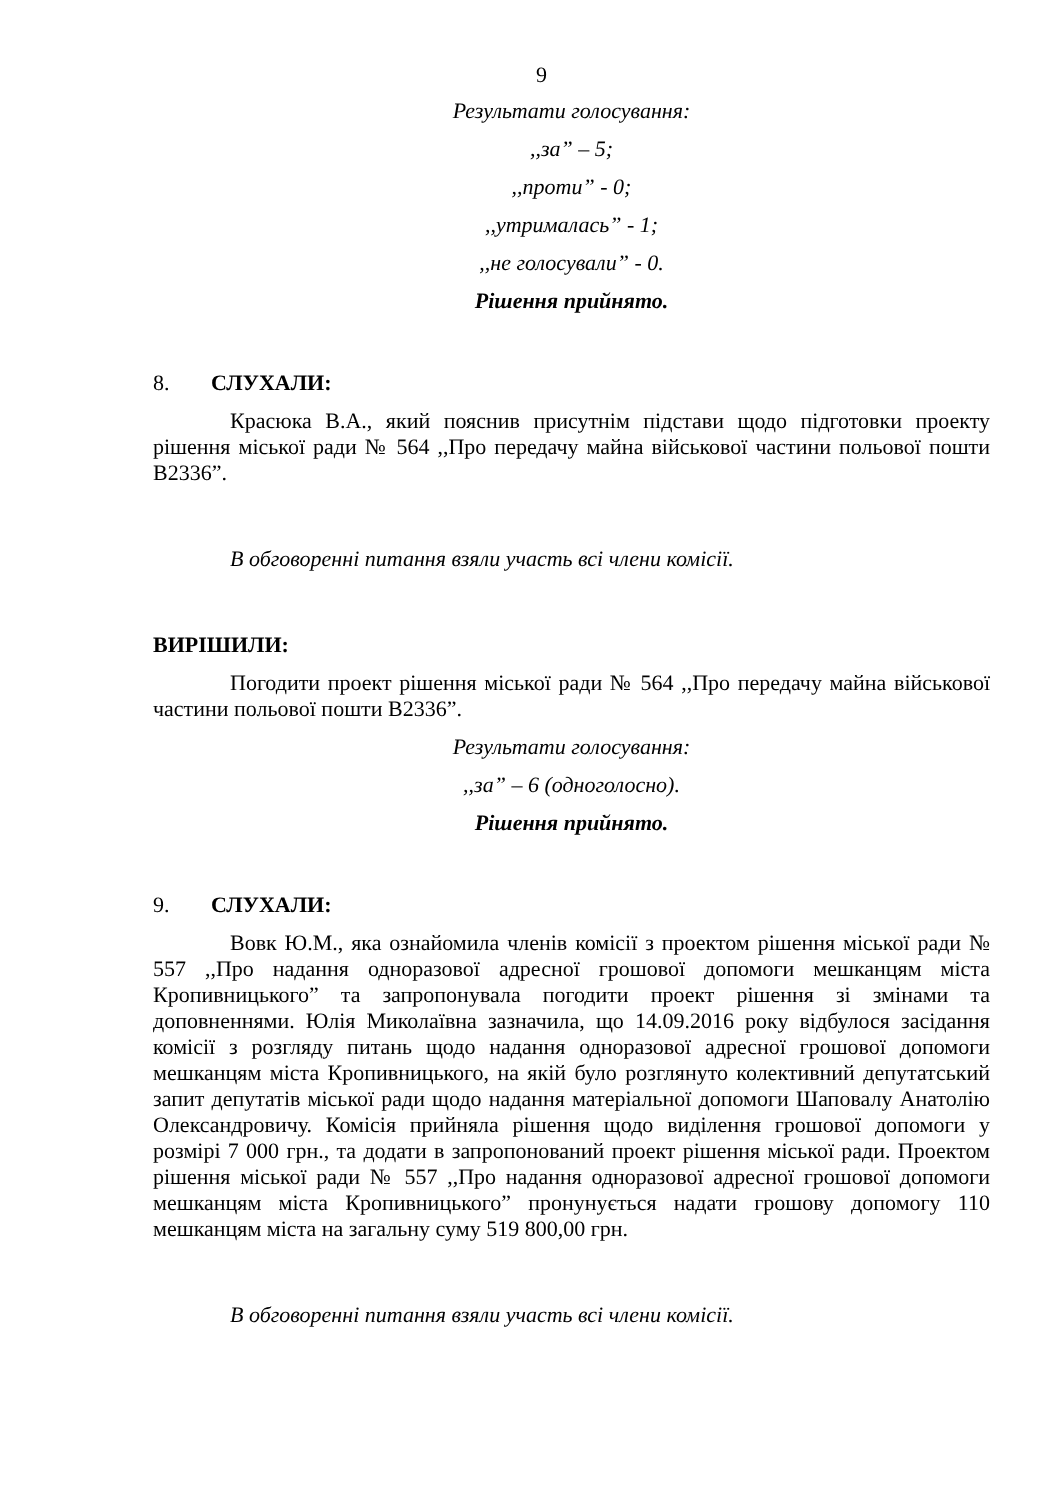9
Результати голосування:
,,за” – 5;
,,проти” - 0;
,,утрималась” - 1;
,,не голосували” - 0.
Рішення прийнято.
8. СЛУХАЛИ:
Красюка В.А., який пояснив присутнім підстави щодо підготовки проекту рішення міської ради № 564 ,,Про передачу майна військової частини польової пошти В2336”.
В обговоренні питання взяли участь всі члени комісії.
ВИРІШИЛИ:
Погодити проект рішення міської ради № 564 ,,Про передачу майна військової частини польової пошти В2336”.
Результати голосування:
,,за” – 6 (одноголосно).
Рішення прийнято.
9. СЛУХАЛИ:
Вовк Ю.М., яка ознайомила членів комісії з проектом рішення міської ради № 557 ,,Про надання одноразової адресної грошової допомоги мешканцям міста Кропивницького” та запропонувала погодити проект рішення зі змінами та доповненнями. Юлія Миколаївна зазначила, що 14.09.2016 року відбулося засідання комісії з розгляду питань щодо надання одноразової адресної грошової допомоги мешканцям міста Кропивницького, на якій було розглянуто колективний депутатський запит депутатів міської ради щодо надання матеріальної допомоги Шаповалу Анатолію Олександровичу. Комісія прийняла рішення щодо виділення грошової допомоги у розмірі 7 000 грн., та додати в запропонований проект рішення міської ради. Проектом рішення міської ради № 557 ,,Про надання одноразової адресної грошової допомоги мешканцям міста Кропивницького” пронунується надати грошову допомогу 110 мешканцям міста на загальну суму 519 800,00 грн.
В обговоренні питання взяли участь всі члени комісії.